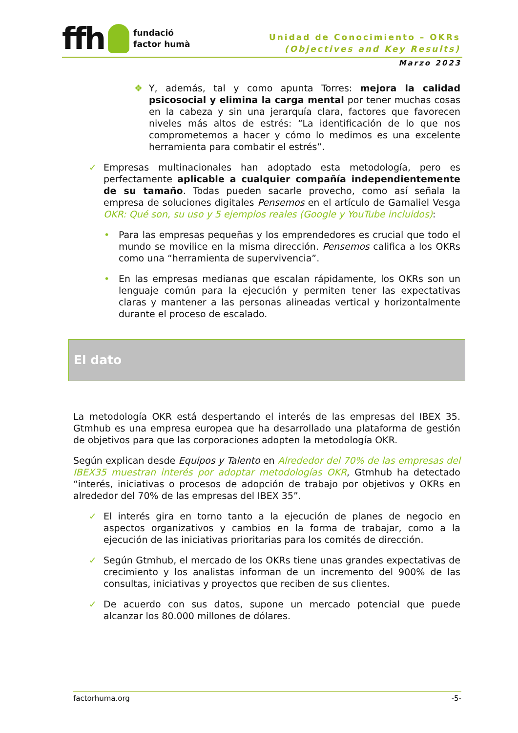ffh
fundació
factor humà
Unidad de Conocimiento – OKRs
(Objectives and Key Results)
Marzo 2023
❖ Y, además, tal y como apunta Torres: mejora la calidad psicosocial y elimina la carga mental por tener muchas cosas en la cabeza y sin una jerarquía clara, factores que favorecen niveles más altos de estrés: “La identificación de lo que nos comprometemos a hacer y cómo lo medimos es una excelente herramienta para combatir el estrés”.
✓ Empresas multinacionales han adoptado esta metodología, pero es perfectamente aplicable a cualquier compañía independientemente de su tamaño. Todas pueden sacarle provecho, como así señala la empresa de soluciones digitales Pensemos en el artículo de Gamaliel Vesga OKR: Qué son, su uso y 5 ejemplos reales (Google y YouTube incluidos):
• Para las empresas pequeñas y los emprendedores es crucial que todo el mundo se movilice en la misma dirección. Pensemos califica a los OKRs como una “herramienta de supervivencia”.
• En las empresas medianas que escalan rápidamente, los OKRs son un lenguaje común para la ejecución y permiten tener las expectativas claras y mantener a las personas alineadas vertical y horizontalmente durante el proceso de escalado.
El dato
La metodología OKR está despertando el interés de las empresas del IBEX 35. Gtmhub es una empresa europea que ha desarrollado una plataforma de gestión de objetivos para que las corporaciones adopten la metodología OKR.
Según explican desde Equipos y Talento en Alrededor del 70% de las empresas del IBEX35 muestran interés por adoptar metodologías OKR, Gtmhub ha detectado “interés, iniciativas o procesos de adopción de trabajo por objetivos y OKRs en alrededor del 70% de las empresas del IBEX 35”.
✓ El interés gira en torno tanto a la ejecución de planes de negocio en aspectos organizativos y cambios en la forma de trabajar, como a la ejecución de las iniciativas prioritarias para los comités de dirección.
✓ Según Gtmhub, el mercado de los OKRs tiene unas grandes expectativas de crecimiento y los analistas informan de un incremento del 900% de las consultas, iniciativas y proyectos que reciben de sus clientes.
✓ De acuerdo con sus datos, supone un mercado potencial que puede alcanzar los 80.000 millones de dólares.
factorhuma.org -5-